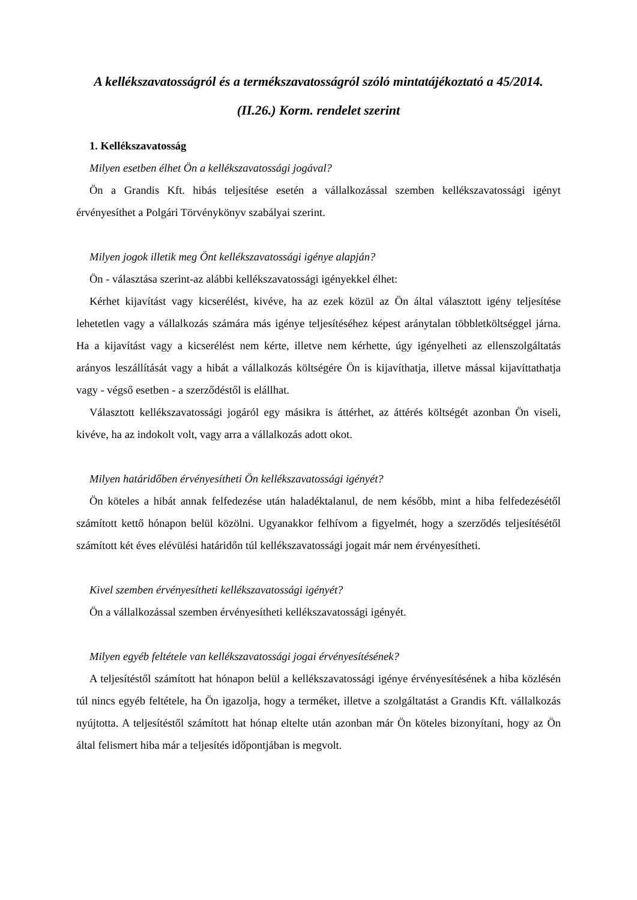A kellékszavatosságról és a termékszavatosságról szóló mintatájékoztató a 45/2014. (II.26.) Korm. rendelet szerint
1. Kellékszavatosság
Milyen esetben élhet Ön a kellékszavatossági jogával?
Ön a Grandis Kft. hibás teljesítése esetén a vállalkozással szemben kellékszavatossági igényt érvényesíthet a Polgári Törvénykönyv szabályai szerint.
Milyen jogok illetik meg Önt kellékszavatossági igénye alapján?
Ön - választása szerint-az alábbi kellékszavatossági igényekkel élhet:
Kérhet kijavítást vagy kicserélést, kivéve, ha az ezek közül az Ön által választott igény teljesítése lehetetlen vagy a vállalkozás számára más igénye teljesítéséhez képest aránytalan többletköltséggel járna. Ha a kijavítást vagy a kicserélést nem kérte, illetve nem kérhette, úgy igényelheti az ellenszolgáltatás arányos leszállítását vagy a hibát a vállalkozás költségére Ön is kijavíthatja, illetve mással kijavíttathatja vagy - végső esetben - a szerződéstől is elállhat.
Választott kellékszavatossági jogáról egy másikra is áttérhet, az áttérés költségét azonban Ön viseli, kivéve, ha az indokolt volt, vagy arra a vállalkozás adott okot.
Milyen határidőben érvényesítheti Ön kellékszavatossági igényét?
Ön köteles a hibát annak felfedezése után haladéktalanul, de nem később, mint a hiba felfedezésétől számított kettő hónapon belül közölni. Ugyanakkor felhívom a figyelmét, hogy a szerződés teljesítésétől számított két éves elévülési határidőn túl kellékszavatossági jogait már nem érvényesítheti.
Kivel szemben érvényesítheti kellékszavatossági igényét?
Ön a vállalkozással szemben érvényesítheti kellékszavatossági igényét.
Milyen egyéb feltétele van kellékszavatossági jogai érvényesítésének?
A teljesítéstől számított hat hónapon belül a kellékszavatossági igénye érvényesítésének a hiba közlésén túl nincs egyéb feltétele, ha Ön igazolja, hogy a terméket, illetve a szolgáltatást a Grandis Kft. vállalkozás nyújtotta. A teljesítéstől számított hat hónap eltelte után azonban már Ön köteles bizonyítani, hogy az Ön által felismert hiba már a teljesítés időpontjában is megvolt.